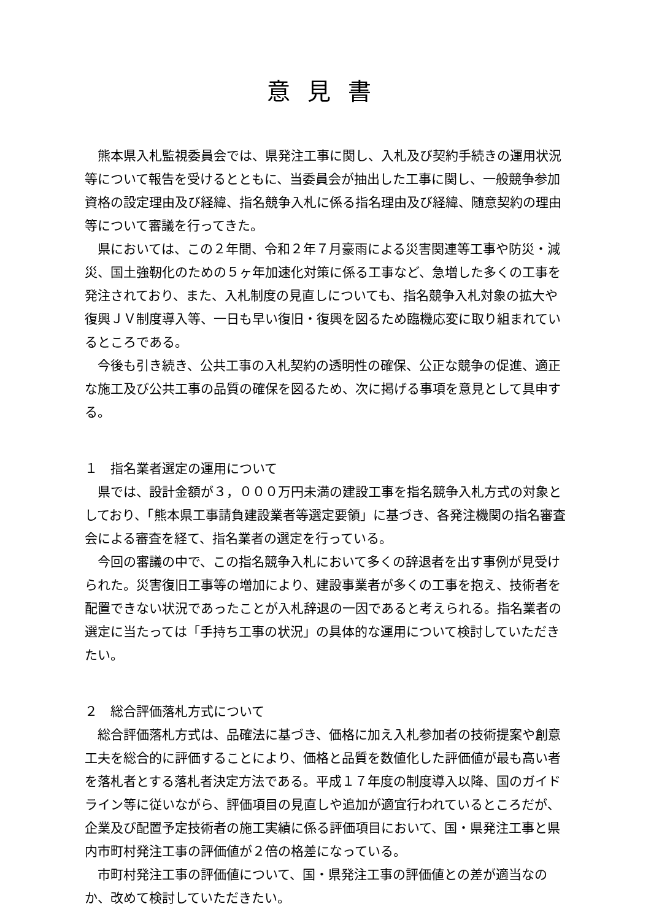意見書
熊本県入札監視委員会では、県発注工事に関し、入札及び契約手続きの運用状況等について報告を受けるとともに、当委員会が抽出した工事に関し、一般競争参加資格の設定理由及び経緯、指名競争入札に係る指名理由及び経緯、随意契約の理由等について審議を行ってきた。
県においては、この２年間、令和２年７月豪雨による災害関連等工事や防災・減災、国土強靭化のための５ヶ年加速化対策に係る工事など、急増した多くの工事を発注されており、また、入札制度の見直しについても、指名競争入札対象の拡大や復興ＪＶ制度導入等、一日も早い復旧・復興を図るため臨機応変に取り組まれているところである。
今後も引き続き、公共工事の入札契約の透明性の確保、公正な競争の促進、適正な施工及び公共工事の品質の確保を図るため、次に掲げる事項を意見として具申する。
１　指名業者選定の運用について
県では、設計金額が３，０００万円未満の建設工事を指名競争入札方式の対象としており、「熊本県工事請負建設業者等選定要領」に基づき、各発注機関の指名審査会による審査を経て、指名業者の選定を行っている。
今回の審議の中で、この指名競争入札において多くの辞退者を出す事例が見受けられた。災害復旧工事等の増加により、建設事業者が多くの工事を抱え、技術者を配置できない状況であったことが入札辞退の一因であると考えられる。指名業者の選定に当たっては「手持ち工事の状況」の具体的な運用について検討していただきたい。
２　総合評価落札方式について
総合評価落札方式は、品確法に基づき、価格に加え入札参加者の技術提案や創意工夫を総合的に評価することにより、価格と品質を数値化した評価値が最も高い者を落札者とする落札者決定方法である。平成１７年度の制度導入以降、国のガイドライン等に従いながら、評価項目の見直しや追加が適宜行われているところだが、企業及び配置予定技術者の施工実績に係る評価項目において、国・県発注工事と県内市町村発注工事の評価値が２倍の格差になっている。
市町村発注工事の評価値について、国・県発注工事の評価値との差が適当なのか、改めて検討していただきたい。